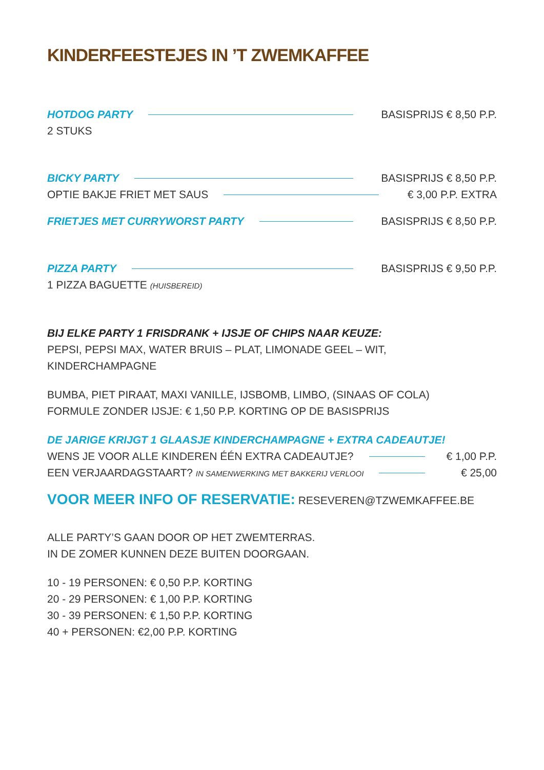KINDERFEESTEJES IN ’T ZWEMKAFFEE
HOTDOG PARTY BASISPRIJS € 8,50 P.P.
2 STUKS
BICKY PARTY BASISPRIJS € 8,50 P.P.
OPTIE BAKJE FRIET MET SAUS € 3,00 P.P. EXTRA
FRIETJES MET CURRYWORST PARTY BASISPRIJS € 8,50 P.P.
PIZZA PARTY BASISPRIJS € 9,50 P.P.
1 PIZZA BAGUETTE (HUISBEREID)
BIJ ELKE PARTY 1 FRISDRANK + IJSJE OF CHIPS NAAR KEUZE:
PEPSI, PEPSI MAX, WATER BRUIS – PLAT, LIMONADE GEEL – WIT, KINDERCHAMPAGNE
BUMBA, PIET PIRAAT, MAXI VANILLE, IJSBOMB, LIMBO, (SINAAS OF COLA)
FORMULE ZONDER IJSJE: € 1,50 P.P. KORTING OP DE BASISPRIJS
DE JARIGE KRIJGT 1 GLAASJE KINDERCHAMPAGNE + EXTRA CADEAUTJE!
WENS JE VOOR ALLE KINDEREN ÉÉN EXTRA CADEAUTJE? € 1,00 P.P.
EEN VERJAARDAGSTAART? IN SAMENWERKING MET BAKKERIJ VERLOOI € 25,00
VOOR MEER INFO OF RESERVATIE: RESEVEREN@TZWEMKAFFEE.BE
ALLE PARTY’S GAAN DOOR OP HET ZWEMTERRAS.
IN DE ZOMER KUNNEN DEZE BUITEN DOORGAAN.
10 - 19 PERSONEN: € 0,50 P.P. KORTING
20 - 29 PERSONEN: € 1,00 P.P. KORTING
30 - 39 PERSONEN: € 1,50 P.P. KORTING
40 + PERSONEN: €2,00 P.P. KORTING